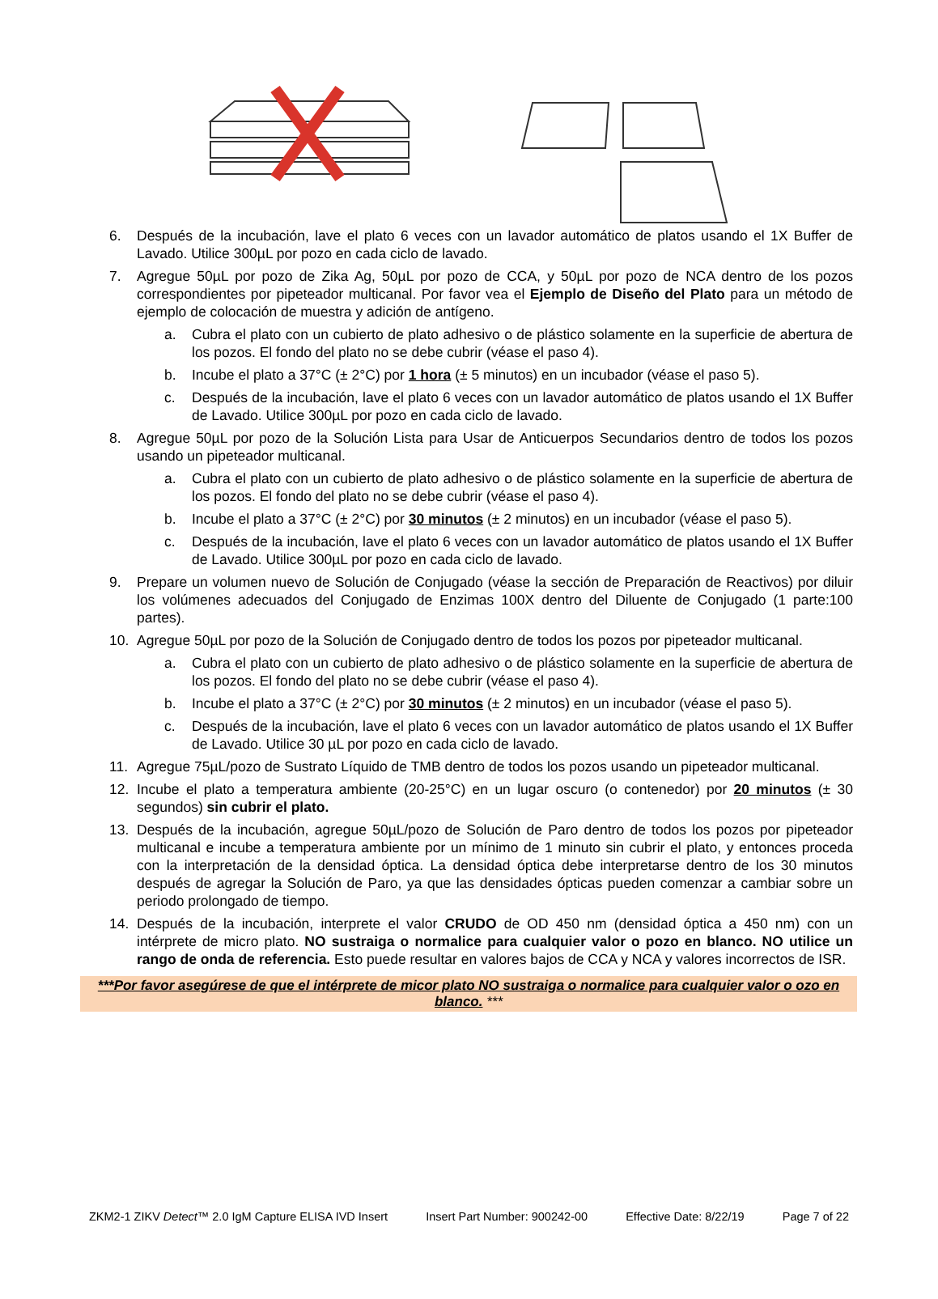6. Después de la incubación, lave el plato 6 veces con un lavador automático de platos usando el 1X Buffer de Lavado. Utilice 300µL por pozo en cada ciclo de lavado.
7. Agregue 50µL por pozo de Zika Ag, 50µL por pozo de CCA, y 50µL por pozo de NCA dentro de los pozos correspondientes por pipeteador multicanal. Por favor vea el Ejemplo de Diseño del Plato para un método de ejemplo de colocación de muestra y adición de antígeno.
a. Cubra el plato con un cubierto de plato adhesivo o de plástico solamente en la superficie de abertura de los pozos. El fondo del plato no se debe cubrir (véase el paso 4).
b. Incube el plato a 37°C (± 2°C) por 1 hora (± 5 minutos) en un incubador (véase el paso 5).
c. Después de la incubación, lave el plato 6 veces con un lavador automático de platos usando el 1X Buffer de Lavado. Utilice 300µL por pozo en cada ciclo de lavado.
8. Agregue 50µL por pozo de la Solución Lista para Usar de Anticuerpos Secundarios dentro de todos los pozos usando un pipeteador multicanal.
a. Cubra el plato con un cubierto de plato adhesivo o de plástico solamente en la superficie de abertura de los pozos. El fondo del plato no se debe cubrir (véase el paso 4).
b. Incube el plato a 37°C (± 2°C) por 30 minutos (± 2 minutos) en un incubador (véase el paso 5).
c. Después de la incubación, lave el plato 6 veces con un lavador automático de platos usando el 1X Buffer de Lavado. Utilice 300µL por pozo en cada ciclo de lavado.
9. Prepare un volumen nuevo de Solución de Conjugado (véase la sección de Preparación de Reactivos) por diluir los volúmenes adecuados del Conjugado de Enzimas 100X dentro del Diluente de Conjugado (1 parte:100 partes).
10. Agregue 50µL por pozo de la Solución de Conjugado dentro de todos los pozos por pipeteador multicanal.
a. Cubra el plato con un cubierto de plato adhesivo o de plástico solamente en la superficie de abertura de los pozos. El fondo del plato no se debe cubrir (véase el paso 4).
b. Incube el plato a 37°C (± 2°C) por 30 minutos (± 2 minutos) en un incubador (véase el paso 5).
c. Después de la incubación, lave el plato 6 veces con un lavador automático de platos usando el 1X Buffer de Lavado. Utilice 30 µL por pozo en cada ciclo de lavado.
11. Agregue 75µL/pozo de Sustrato Líquido de TMB dentro de todos los pozos usando un pipeteador multicanal.
12. Incube el plato a temperatura ambiente (20-25°C) en un lugar oscuro (o contenedor) por 20 minutos (± 30 segundos) sin cubrir el plato.
13. Después de la incubación, agregue 50µL/pozo de Solución de Paro dentro de todos los pozos por pipeteador multicanal e incube a temperatura ambiente por un mínimo de 1 minuto sin cubrir el plato, y entonces proceda con la interpretación de la densidad óptica. La densidad óptica debe interpretarse dentro de los 30 minutos después de agregar la Solución de Paro, ya que las densidades ópticas pueden comenzar a cambiar sobre un periodo prolongado de tiempo.
14. Después de la incubación, interprete el valor CRUDO de OD 450 nm (densidad óptica a 450 nm) con un intérprete de micro plato. NO sustraiga o normalice para cualquier valor o pozo en blanco. NO utilice un rango de onda de referencia. Esto puede resultar en valores bajos de CCA y NCA y valores incorrectos de ISR.
***Por favor asegúrese de que el intérprete de micor plato NO sustraiga o normalice para cualquier valor o ozo en blanco. ***
ZKM2-1 ZIKV Detect™ 2.0 IgM Capture ELISA IVD Insert Insert Part Number: 900242-00 Effective Date: 8/22/19 Page 7 of 22